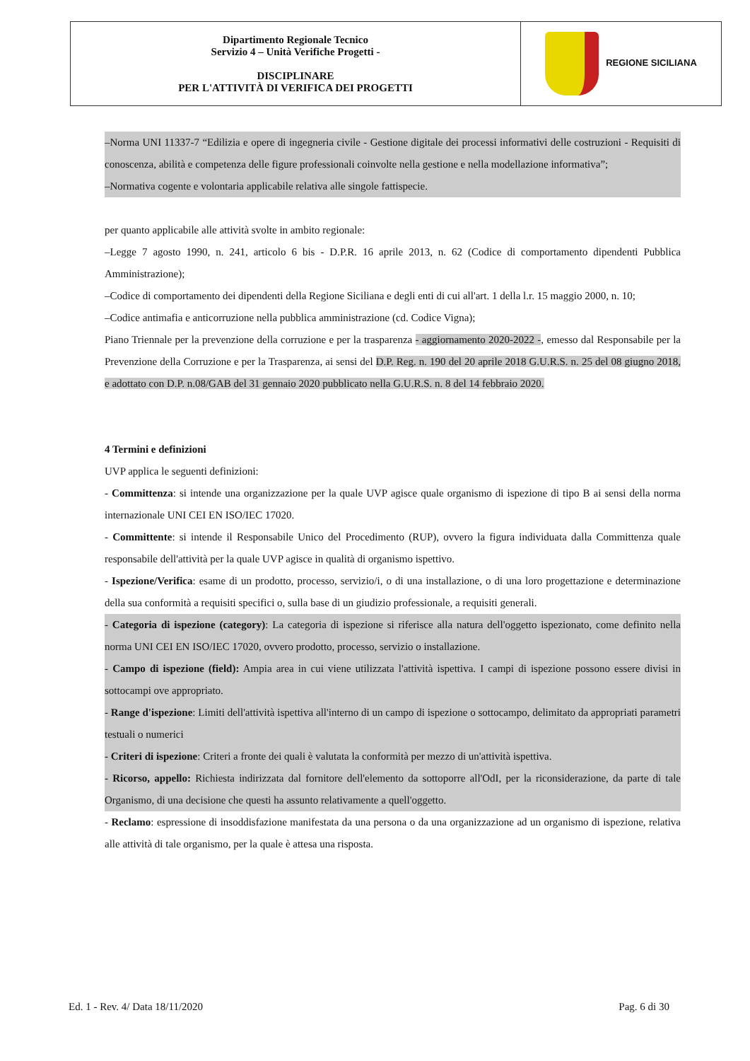| Dipartimento Regionale Tecnico Servizio 4 – Unità Verifiche Progetti - DISCIPLINARE PER L'ATTIVITÀ DI VERIFICA DEI PROGETTI | REGIONE SICILIANA |
–Norma UNI 11337-7 “Edilizia e opere di ingegneria civile - Gestione digitale dei processi informativi delle costruzioni - Requisiti di conoscenza, abilità e competenza delle figure professionali coinvolte nella gestione e nella modellazione informativa”;
–Normativa cogente e volontaria applicabile relativa alle singole fattispecie.
per quanto applicabile alle attività svolte in ambito regionale:
–Legge 7 agosto 1990, n. 241, articolo 6 bis - D.P.R. 16 aprile 2013, n. 62 (Codice di comportamento dipendenti Pubblica Amministrazione);
–Codice di comportamento dei dipendenti della Regione Siciliana e degli enti di cui all'art. 1 della l.r. 15 maggio 2000, n. 10;
–Codice antimafia e anticorruzione nella pubblica amministrazione (cd. Codice Vigna);
Piano Triennale per la prevenzione della corruzione e per la trasparenza - aggiornamento 2020-2022 -, emesso dal Responsabile per la Prevenzione della Corruzione e per la Trasparenza, ai sensi del D.P. Reg. n. 190 del 20 aprile 2018 G.U.R.S. n. 25 del 08 giugno 2018, e adottato con D.P. n.08/GAB del 31 gennaio 2020 pubblicato nella G.U.R.S. n. 8 del 14 febbraio 2020.
4 Termini e definizioni
UVP applica le seguenti definizioni:
- Committenza: si intende una organizzazione per la quale UVP agisce quale organismo di ispezione di tipo B ai sensi della norma internazionale UNI CEI EN ISO/IEC 17020.
- Committente: si intende il Responsabile Unico del Procedimento (RUP), ovvero la figura individuata dalla Committenza quale responsabile dell'attività per la quale UVP agisce in qualità di organismo ispettivo.
- Ispezione/Verifica: esame di un prodotto, processo, servizio/i, o di una installazione, o di una loro progettazione e determinazione della sua conformità a requisiti specifici o, sulla base di un giudizio professionale, a requisiti generali.
- Categoria di ispezione (category): La categoria di ispezione si riferisce alla natura dell'oggetto ispezionato, come definito nella norma UNI CEI EN ISO/IEC 17020, ovvero prodotto, processo, servizio o installazione.
- Campo di ispezione (field): Ampia area in cui viene utilizzata l'attività ispettiva. I campi di ispezione possono essere divisi in sottocampi ove appropriato.
- Range d'ispezione: Limiti dell'attività ispettiva all'interno di un campo di ispezione o sottocampo, delimitato da appropriati parametri testuali o numerici
- Criteri di ispezione: Criteri a fronte dei quali è valutata la conformità per mezzo di un'attività ispettiva.
- Ricorso, appello: Richiesta indirizzata dal fornitore dell'elemento da sottoporre all'OdI, per la riconsiderazione, da parte di tale Organismo, di una decisione che questi ha assunto relativamente a quell'oggetto.
- Reclamo: espressione di insoddisfazione manifestata da una persona o da una organizzazione ad un organismo di ispezione, relativa alle attività di tale organismo, per la quale è attesa una risposta.
Ed. 1 - Rev. 4/ Data 18/11/2020 Pag. 6 di 30